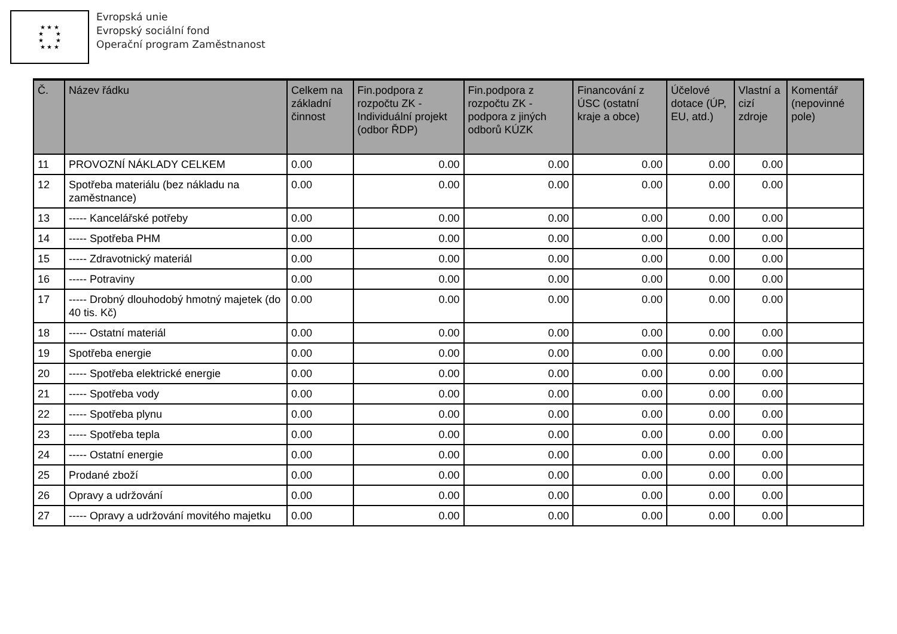★ ★ ★
★ ★
★ ★
★ ★ ★
Evropská unie
Evropský sociální fond
Operační program Zaměstnanost
| Č. | Název řádku | Celkem na základní činnost | Fin.podpora z rozpočtu ZK - Individuální projekt (odbor ŘDP) | Fin.podpora z rozpočtu ZK - podpora z jiných odborů KÚZK | Financování z ÚSC (ostatní kraje a obce) | Účelové dotace (ÚP, EU, atd.) | Vlastní a cizí zdroje | Komentář (nepovinné pole) |
| --- | --- | --- | --- | --- | --- | --- | --- | --- |
| 11 | PROVOZNÍ NÁKLADY CELKEM | 0.00 | 0.00 | 0.00 | 0.00 | 0.00 | 0.00 | |
| 12 | Spotřeba materiálu (bez nákladu na zaměstnance) | 0.00 | 0.00 | 0.00 | 0.00 | 0.00 | 0.00 | |
| 13 | ----- Kancelářské potřeby | 0.00 | 0.00 | 0.00 | 0.00 | 0.00 | 0.00 | |
| 14 | ----- Spotřeba PHM | 0.00 | 0.00 | 0.00 | 0.00 | 0.00 | 0.00 | |
| 15 | ----- Zdravotnický materiál | 0.00 | 0.00 | 0.00 | 0.00 | 0.00 | 0.00 | |
| 16 | ----- Potraviny | 0.00 | 0.00 | 0.00 | 0.00 | 0.00 | 0.00 | |
| 17 | ----- Drobný dlouhodobý hmotný majetek (do 40 tis. Kč) | 0.00 | 0.00 | 0.00 | 0.00 | 0.00 | 0.00 | |
| 18 | ----- Ostatní materiál | 0.00 | 0.00 | 0.00 | 0.00 | 0.00 | 0.00 | |
| 19 | Spotřeba energie | 0.00 | 0.00 | 0.00 | 0.00 | 0.00 | 0.00 | |
| 20 | ----- Spotřeba elektrické energie | 0.00 | 0.00 | 0.00 | 0.00 | 0.00 | 0.00 | |
| 21 | ----- Spotřeba vody | 0.00 | 0.00 | 0.00 | 0.00 | 0.00 | 0.00 | |
| 22 | ----- Spotřeba plynu | 0.00 | 0.00 | 0.00 | 0.00 | 0.00 | 0.00 | |
| 23 | ----- Spotřeba tepla | 0.00 | 0.00 | 0.00 | 0.00 | 0.00 | 0.00 | |
| 24 | ----- Ostatní energie | 0.00 | 0.00 | 0.00 | 0.00 | 0.00 | 0.00 | |
| 25 | Prodané zboží | 0.00 | 0.00 | 0.00 | 0.00 | 0.00 | 0.00 | |
| 26 | Opravy a udržování | 0.00 | 0.00 | 0.00 | 0.00 | 0.00 | 0.00 | |
| 27 | ----- Opravy a udržování movitého majetku | 0.00 | 0.00 | 0.00 | 0.00 | 0.00 | 0.00 | |